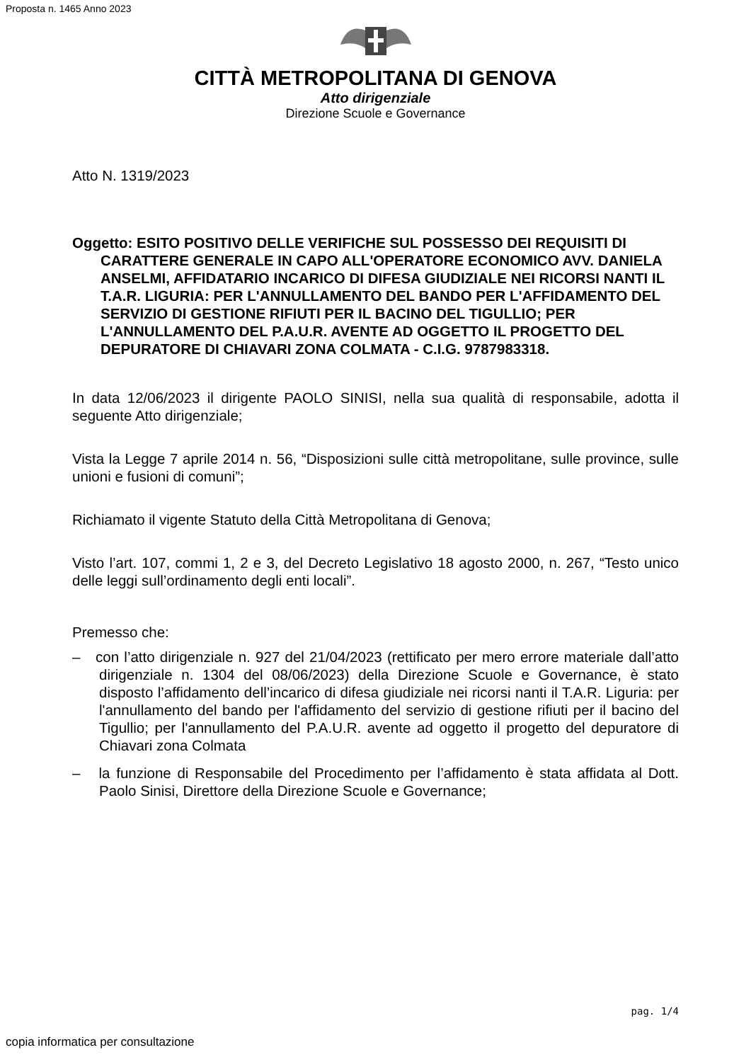Proposta n. 1465 Anno 2023
CITTÀ METROPOLITANA DI GENOVA
Atto dirigenziale
Direzione Scuole e Governance
Atto N. 1319/2023
Oggetto: ESITO POSITIVO DELLE VERIFICHE SUL POSSESSO DEI REQUISITI DI CARATTERE GENERALE IN CAPO ALL'OPERATORE ECONOMICO AVV. DANIELA ANSELMI, AFFIDATARIO INCARICO DI DIFESA GIUDIZIALE NEI RICORSI NANTI IL T.A.R. LIGURIA: PER L'ANNULLAMENTO DEL BANDO PER L'AFFIDAMENTO DEL SERVIZIO DI GESTIONE RIFIUTI PER IL BACINO DEL TIGULLIO; PER L'ANNULLAMENTO DEL P.A.U.R. AVENTE AD OGGETTO IL PROGETTO DEL DEPURATORE DI CHIAVARI ZONA COLMATA - C.I.G. 9787983318.
In data 12/06/2023 il dirigente PAOLO SINISI, nella sua qualità di responsabile, adotta il seguente Atto dirigenziale;
Vista la Legge 7 aprile 2014 n. 56, “Disposizioni sulle città metropolitane, sulle province, sulle unioni e fusioni di comuni”;
Richiamato il vigente Statuto della Città Metropolitana di Genova;
Visto l’art. 107, commi 1, 2 e 3, del Decreto Legislativo 18 agosto 2000, n. 267, “Testo unico delle leggi sull’ordinamento degli enti locali”.
Premesso che:
– con l’atto dirigenziale n. 927 del 21/04/2023 (rettificato per mero errore materiale dall’atto dirigenziale n. 1304 del 08/06/2023) della Direzione Scuole e Governance, è stato disposto l’affidamento dell’incarico di difesa giudiziale nei ricorsi nanti il T.A.R. Liguria: per l'annullamento del bando per l'affidamento del servizio di gestione rifiuti per il bacino del Tigullio; per l'annullamento del P.A.U.R. avente ad oggetto il progetto del depuratore di Chiavari zona Colmata
– la funzione di Responsabile del Procedimento per l’affidamento è stata affidata al Dott. Paolo Sinisi, Direttore della Direzione Scuole e Governance;
pag. 1/4
copia informatica per consultazione